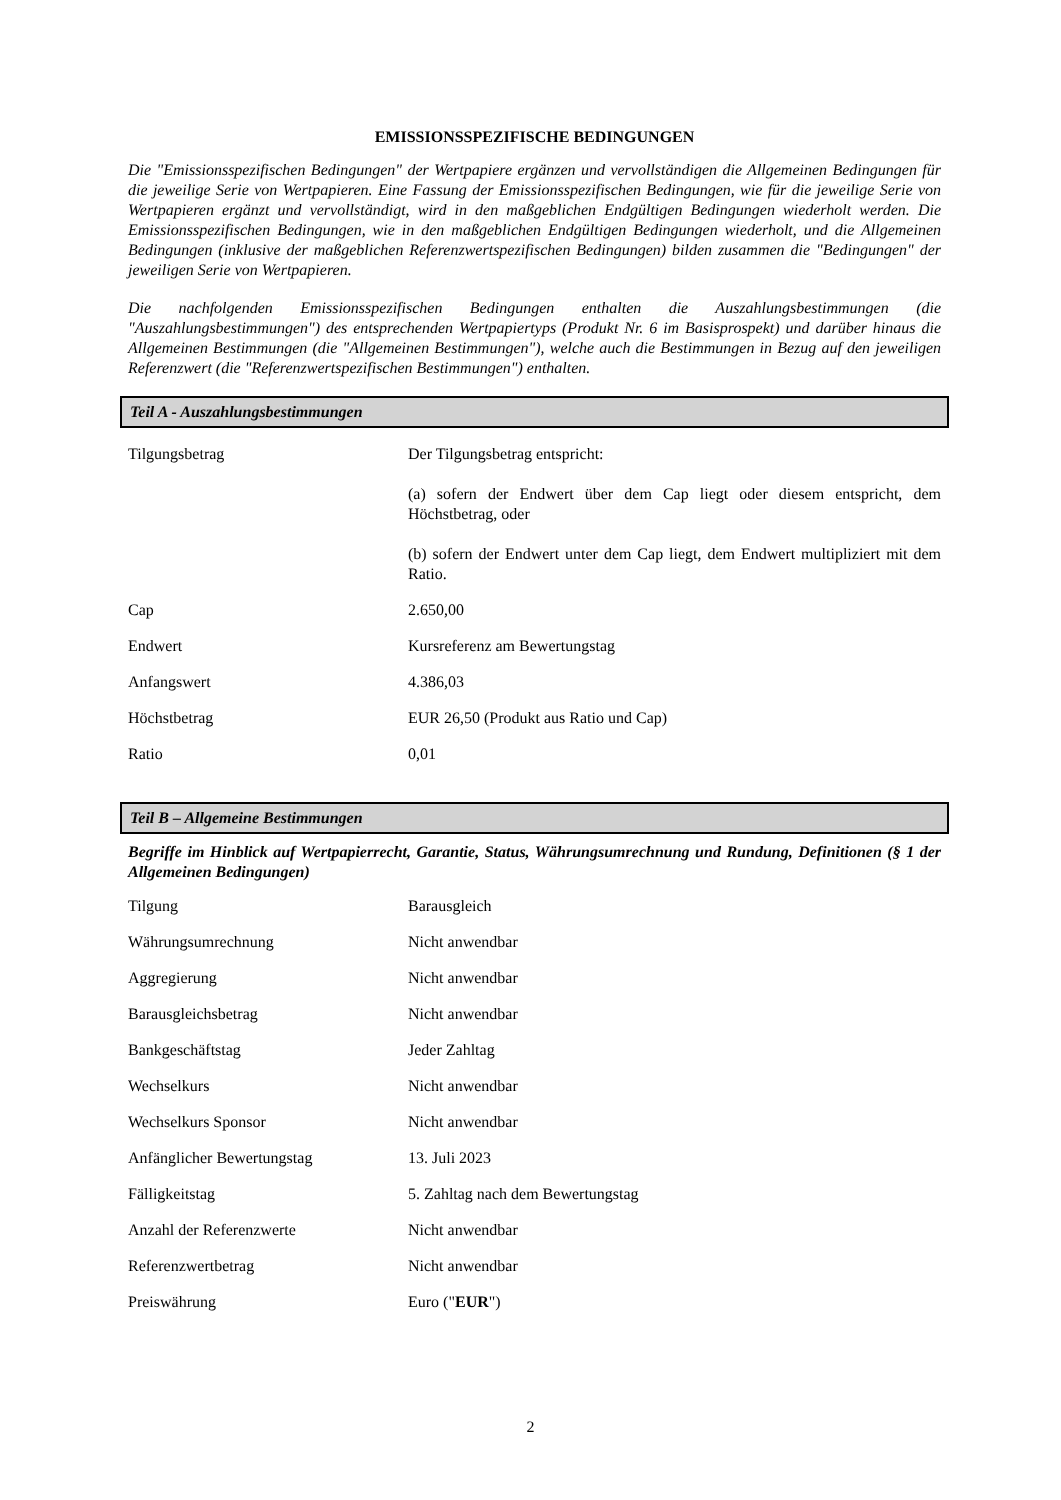EMISSIONSSPEZIFISCHE BEDINGUNGEN
Die "Emissionsspezifischen Bedingungen" der Wertpapiere ergänzen und vervollständigen die Allgemeinen Bedingungen für die jeweilige Serie von Wertpapieren. Eine Fassung der Emissionsspezifischen Bedingungen, wie für die jeweilige Serie von Wertpapieren ergänzt und vervollständigt, wird in den maßgeblichen Endgültigen Bedingungen wiederholt werden. Die Emissionsspezifischen Bedingungen, wie in den maßgeblichen Endgültigen Bedingungen wiederholt, und die Allgemeinen Bedingungen (inklusive der maßgeblichen Referenzwertspezifischen Bedingungen) bilden zusammen die "Bedingungen" der jeweiligen Serie von Wertpapieren.
Die nachfolgenden Emissionsspezifischen Bedingungen enthalten die Auszahlungsbestimmungen (die "Auszahlungsbestimmungen") des entsprechenden Wertpapiertyps (Produkt Nr. 6 im Basisprospekt) und darüber hinaus die Allgemeinen Bestimmungen (die "Allgemeinen Bestimmungen"), welche auch die Bestimmungen in Bezug auf den jeweiligen Referenzwert (die "Referenzwertspezifischen Bestimmungen") enthalten.
Teil A - Auszahlungsbestimmungen
| Tilgungsbetrag | Der Tilgungsbetrag entspricht: (a) sofern der Endwert über dem Cap liegt oder diesem entspricht, dem Höchstbetrag, oder (b) sofern der Endwert unter dem Cap liegt, dem Endwert multipliziert mit dem Ratio. |
| Cap | 2.650,00 |
| Endwert | Kursreferenz am Bewertungstag |
| Anfangswert | 4.386,03 |
| Höchstbetrag | EUR 26,50 (Produkt aus Ratio und Cap) |
| Ratio | 0,01 |
Teil B – Allgemeine Bestimmungen
Begriffe im Hinblick auf Wertpapierrecht, Garantie, Status, Währungsumrechnung und Rundung, Definitionen (§ 1 der Allgemeinen Bedingungen)
| Tilgung | Barausgleich |
| Währungsumrechnung | Nicht anwendbar |
| Aggregierung | Nicht anwendbar |
| Barausgleichsbetrag | Nicht anwendbar |
| Bankgeschäftstag | Jeder Zahltag |
| Wechselkurs | Nicht anwendbar |
| Wechselkurs Sponsor | Nicht anwendbar |
| Anfänglicher Bewertungstag | 13. Juli 2023 |
| Fälligkeitstag | 5. Zahltag nach dem Bewertungstag |
| Anzahl der Referenzwerte | Nicht anwendbar |
| Referenzwertbetrag | Nicht anwendbar |
| Preiswährung | Euro (" EUR ") |
2